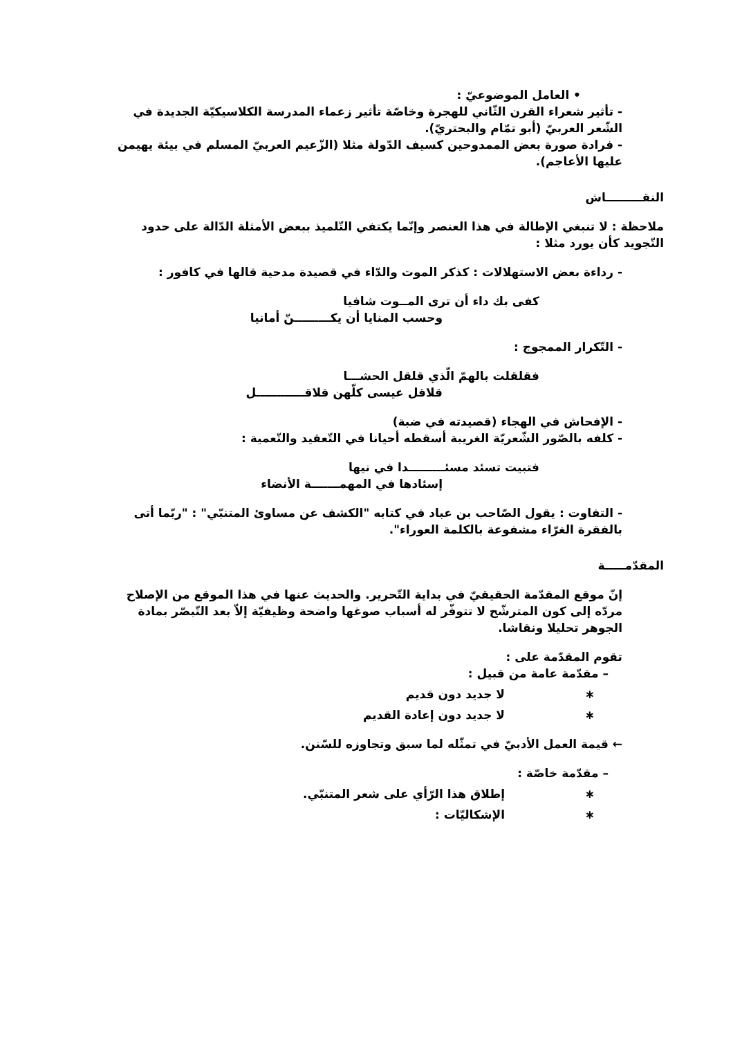• العامل الموضوعيّ :
- تأثير شعراء القرن الثّاني للهجرة وخاصّة تأثير زعماء المدرسة الكلاسيكيّة الجديدة في الشّعر العربيّ (أبو تمّام والبحتريّ).
- فرادة صورة بعض الممدوحين كسيف الدّولة مثلا (الزّعيم العربيّ المسلم في بيئة يهيمن عليها الأعاجم).
النقـــــــــاش
ملاحظة : لا تنبغي الإطالة في هذا العنصر وإنّما يكتفي التّلميذ ببعض الأمثلة الدّالة على حدود التّجويد كأن يورد مثلا :
- رداءة بعض الاستهلالات : كذكر الموت والدّاء في قصيدة مدحية قالها في كافور :
كفى بك داء أن ترى المــوت شافيا
وحسب المنايا أن يكـــــــــنّ أمانيا
- التّكرار الممجوج :
فقلقلت بالهمّ الّذي قلقل الحشـــا
قلاقل عيسى كلّهن قلاقــــــــــــل
- الإفحاش في الهجاء (قصيدته في ضبة)
- كلفه بالصّور الشّعريّة الغريبة أسقطه أحيانا في التّعقيد والتّعمية :
فتبيت تسئد مسئـــــــــدا في نيها
إسئادها في المهمـــــــة الأنضاء
- التفاوت : يقول الصّاحب بن عباد في كتابه "الكشف عن مساوئ المتنبّي" : "ربّما أتى بالفقرة الغرّاء مشفوعة بالكلمة العوراء".
المقدّمـــــة
إنّ موقع المقدّمة الحقيقيّ في بداية التّحرير. والحديث عنها في هذا الموقع من الإصلاح مردّه إلى كون المترشّح لا تتوفّر له أسباب صوغها واضحة وظيفيّة إلاّ بعد التّبصّر بمادة الجوهر تحليلا ونقاشا.
تقوم المقدّمة على :
– مقدّمة عامة من قبيل :
∗ لا جديد دون قديم
∗ لا جديد دون إعادة القديم
← قيمة العمل الأدبيّ في تمثّله لما سبق وتجاوزه للسّنن.
– مقدّمة خاصّة :
∗ إطلاق هذا الرّأي على شعر المتنبّي.
∗ الإشكاليّات :